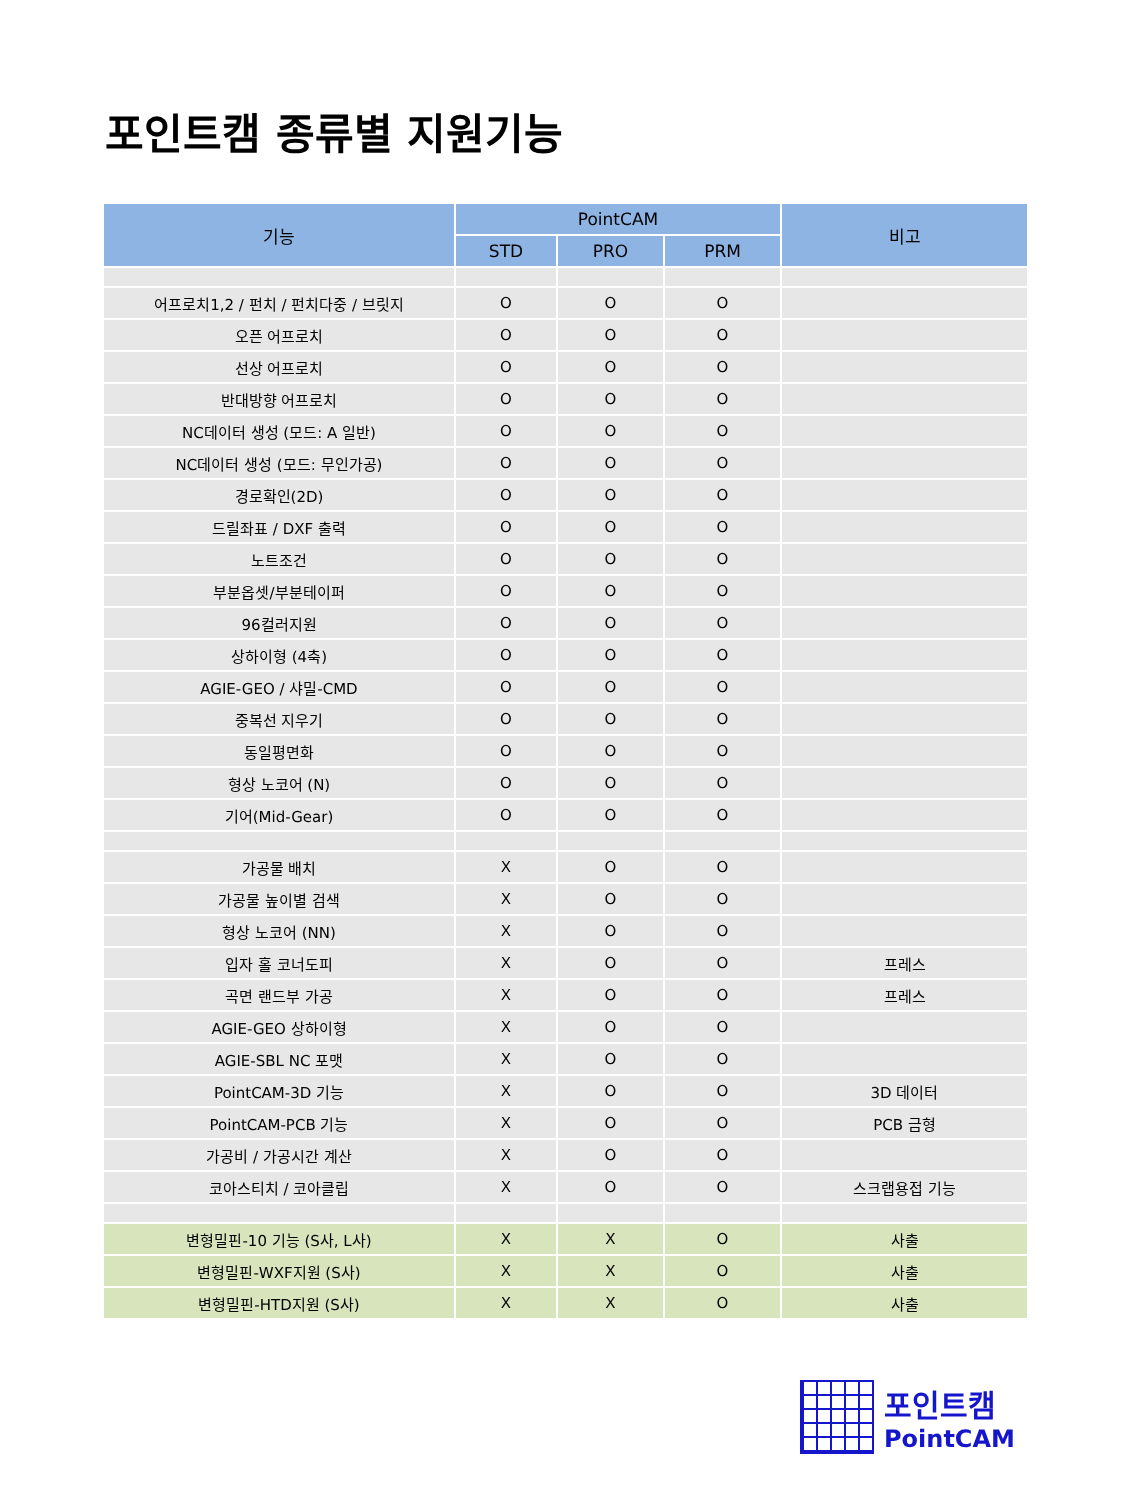포인트캠 종류별 지원기능
| 기능 | PointCAM | | | 비고 |
| --- | --- | --- | --- | --- |
| | STD | PRO | PRM | |
| 어프로치1,2 / 펀치 / 펀치다중 / 브릿지 | O | O | O | |
| 오픈 어프로치 | O | O | O | |
| 선상 어프로치 | O | O | O | |
| 반대방향 어프로치 | O | O | O | |
| NC데이터 생성 (모드: A 일반) | O | O | O | |
| NC데이터 생성 (모드: 무인가공) | O | O | O | |
| 경로확인(2D) | O | O | O | |
| 드릴좌표 / DXF 출력 | O | O | O | |
| 노트조건 | O | O | O | |
| 부분옵셋/부분테이퍼 | O | O | O | |
| 96컬러지원 | O | O | O | |
| 상하이형 (4축) | O | O | O | |
| AGIE-GEO / 샤밀-CMD | O | O | O | |
| 중복선 지우기 | O | O | O | |
| 동일평면화 | O | O | O | |
| 형상 노코어 (N) | O | O | O | |
| 기어(Mid-Gear) | O | O | O | |
| 가공물 배치 | X | O | O | |
| 가공물 높이별 검색 | X | O | O | |
| 형상 노코어 (NN) | X | O | O | |
| 입자 홀 코너도피 | X | O | O | 프레스 |
| 곡면 랜드부 가공 | X | O | O | 프레스 |
| AGIE-GEO 상하이형 | X | O | O | |
| AGIE-SBL NC 포맷 | X | O | O | |
| PointCAM-3D 기능 | X | O | O | 3D 데이터 |
| PointCAM-PCB 기능 | X | O | O | PCB 금형 |
| 가공비 / 가공시간 계산 | X | O | O | |
| 코아스티치 / 코아클립 | X | O | O | 스크랩용접 기능 |
| 변형밀핀-10 기능 (S사, L사) | X | X | O | 사출 |
| 변형밀핀-WXF지원 (S사) | X | X | O | 사출 |
| 변형밀핀-HTD지원 (S사) | X | X | O | 사출 |
포인트캠
PointCAM